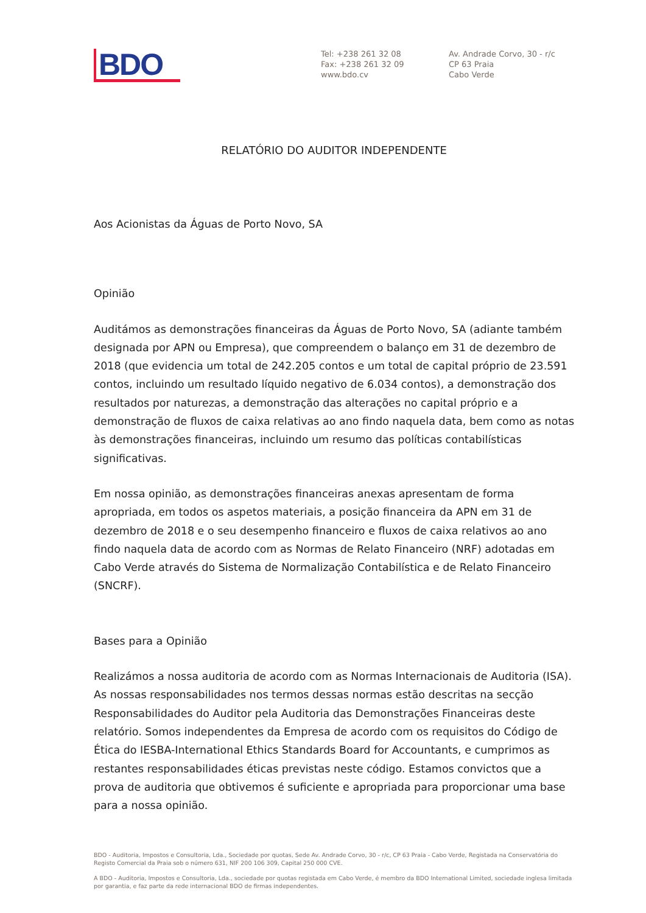BDO
Tel: +238 261 32 08
Fax: +238 261 32 09
www.bdo.cv
Av. Andrade Corvo, 30 - r/c
CP 63 Praia
Cabo Verde
RELATÓRIO DO AUDITOR INDEPENDENTE
Aos Acionistas da Águas de Porto Novo, SA
Opinião
Auditámos as demonstrações financeiras da Águas de Porto Novo, SA (adiante também designada por APN ou Empresa), que compreendem o balanço em 31 de dezembro de 2018 (que evidencia um total de 242.205 contos e um total de capital próprio de 23.591 contos, incluindo um resultado líquido negativo de 6.034 contos), a demonstração dos resultados por naturezas, a demonstração das alterações no capital próprio e a demonstração de fluxos de caixa relativas ao ano findo naquela data, bem como as notas às demonstrações financeiras, incluindo um resumo das políticas contabilísticas significativas.
Em nossa opinião, as demonstrações financeiras anexas apresentam de forma apropriada, em todos os aspetos materiais, a posição financeira da APN em 31 de dezembro de 2018 e o seu desempenho financeiro e fluxos de caixa relativos ao ano findo naquela data de acordo com as Normas de Relato Financeiro (NRF) adotadas em Cabo Verde através do Sistema de Normalização Contabilística e de Relato Financeiro (SNCRF).
Bases para a Opinião
Realizámos a nossa auditoria de acordo com as Normas Internacionais de Auditoria (ISA). As nossas responsabilidades nos termos dessas normas estão descritas na secção Responsabilidades do Auditor pela Auditoria das Demonstrações Financeiras deste relatório. Somos independentes da Empresa de acordo com os requisitos do Código de Ética do IESBA-International Ethics Standards Board for Accountants, e cumprimos as restantes responsabilidades éticas previstas neste código. Estamos convictos que a prova de auditoria que obtivemos é suficiente e apropriada para proporcionar uma base para a nossa opinião.
BDO - Auditoria, Impostos e Consultoria, Lda., Sociedade por quotas, Sede Av. Andrade Corvo, 30 - r/c, CP 63 Praia - Cabo Verde, Registada na Conservatória do Registo Comercial da Praia sob o número 631, NIF 200 106 309, Capital 250 000 CVE.
A BDO - Auditoria, Impostos e Consultoria, Lda., sociedade por quotas registada em Cabo Verde, é membro da BDO International Limited, sociedade inglesa limitada por garantia, e faz parte da rede internacional BDO de firmas independentes.